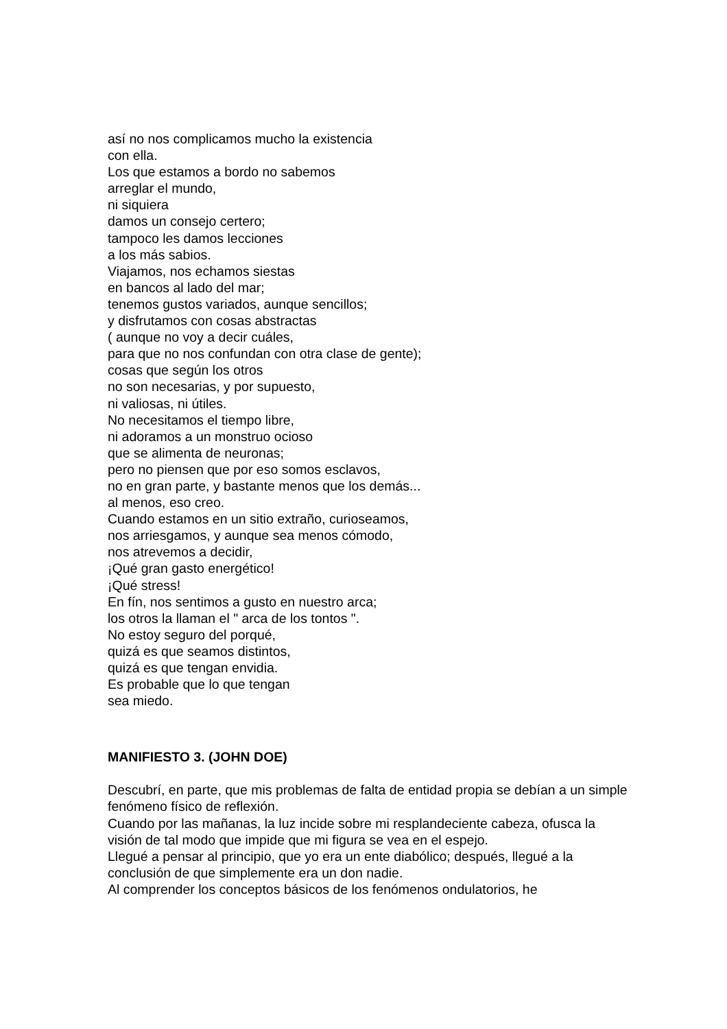así no nos complicamos mucho la existencia
con ella.
Los que estamos a bordo no sabemos
arreglar el mundo,
ni siquiera
damos un consejo certero;
tampoco les damos lecciones
a los más sabios.
Viajamos, nos echamos siestas
en bancos al lado del mar;
tenemos gustos variados, aunque sencillos;
y disfrutamos con cosas abstractas
( aunque no voy a decir cuáles,
para que no nos confundan con otra clase de gente);
cosas que según los otros
no son necesarias, y por supuesto,
ni valiosas, ni útiles.
No necesitamos el tiempo libre,
ni adoramos a un monstruo ocioso
que se alimenta de neuronas;
pero no piensen que por eso somos esclavos,
no en gran parte, y bastante menos que los demás...
al menos, eso creo.
Cuando estamos en un sitio extraño, curioseamos,
nos arriesgamos, y aunque sea menos cómodo,
nos atrevemos a decidir,
¡Qué gran gasto energético!
¡Qué stress!
En fín, nos sentimos a gusto en nuestro arca;
los otros la llaman el " arca de los tontos ".
No estoy seguro del porqué,
quizá es que seamos distintos,
quizá es que tengan envidia.
Es probable que lo que tengan
sea miedo.
MANIFIESTO 3. (JOHN DOE)
Descubrí, en parte, que mis problemas de falta de entidad propia se debían a un simple fenómeno físico de reflexión.
Cuando por las mañanas, la luz incide sobre mi resplandeciente cabeza, ofusca la visión de tal modo que impide que mi figura se vea en el espejo.
Llegué a pensar al principio, que yo era un ente diabólico; después, llegué a la conclusión de que simplemente era un don nadie.
Al comprender los conceptos básicos de los fenómenos ondulatorios, he